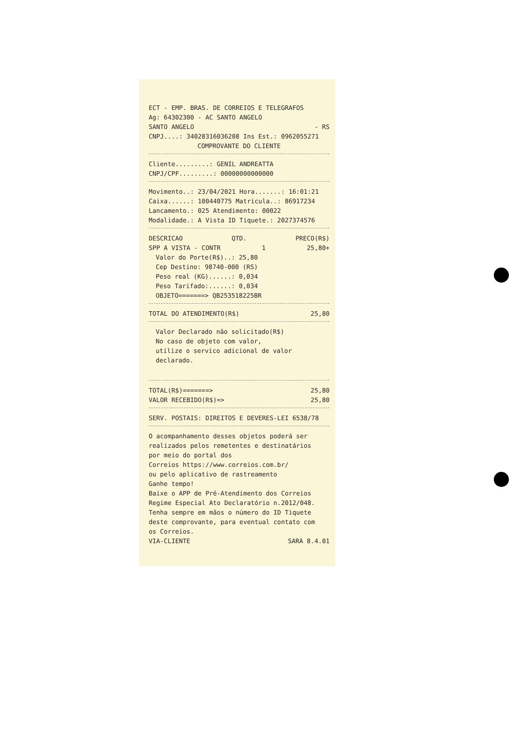ECT - EMP. BRAS. DE CORREIOS E TELEGRAFOS
Ag: 64302300 - AC SANTO ANGELO
SANTO ANGELO - RS
CNPJ....: 34028316036208 Ins Est.: 0962055271
COMPROVANTE DO CLIENTE
Cliente.........: GENIL ANDREATTA
CNPJ/CPF.........: 00000000000000
Movimento..: 23/04/2021 Hora.......: 16:01:21
Caixa......: 100440775 Matricula..: 86917234
Lancamento.: 025 Atendimento: 00022
Modalidade.: A Vista ID Tiquete.: 2027374576
DESCRICAO QTD. PRECO(R$)
SPP A VISTA - CONTR 1 25,80+
Valor do Porte(R$)..: 25,80
Cep Destino: 98740-000 (RS)
Peso real (KG)......: 0,034
Peso Tarifado:......: 0,034
OBJETO=======> QB253518225BR
TOTAL DO ATENDIMENTO(R$) 25,80
Valor Declarado não solicitado(R$)
No caso de objeto com valor,
utilize o servico adicional de valor declarado.
TOTAL(R$)=======> 25,80
VALOR RECEBIDO(R$)=> 25,80
SERV. POSTAIS: DIREITOS E DEVERES-LEI 6538/78
O acompanhamento desses objetos poderá ser
realizados pelos remetentes e destinatários
por meio do portal dos
Correios https://www.correios.com.br/
ou pelo aplicativo de rastreamento
Ganhe tempo!
Baixe o APP de Pré-Atendimento dos Correios
Regime Especial Ato Declaratório n.2012/048.
Tenha sempre em mãos o número do ID Tiquete
deste comprovante, para eventual contato com
os Correios.
VIA-CLIENTE SARA 8.4.01